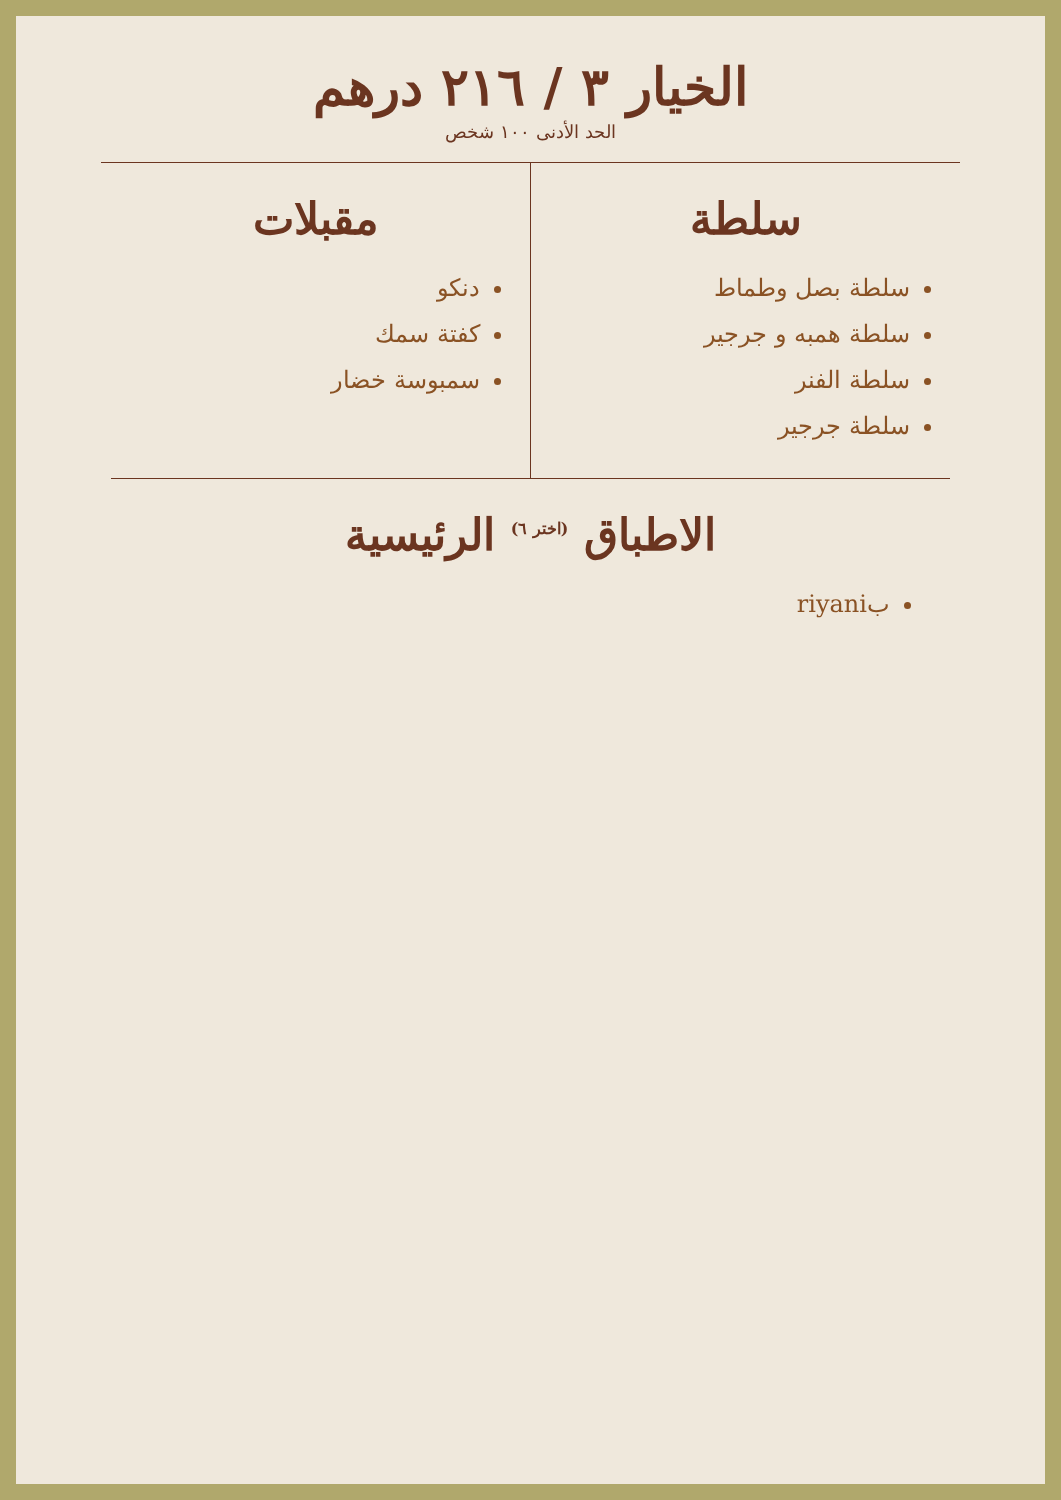الخيار ٣ / ٢١٦ درهم
الحد الأدنى ١٠٠ شخص
سلطة
سلطة بصل وطماط
سلطة همبه و جرجير
سلطة الفنر
سلطة جرجير
مقبلات
دنكو
كفتة سمك
سمبوسة خضار
الاطباق <sup>(اختر ٦)</sup> الرئيسية
بriyani